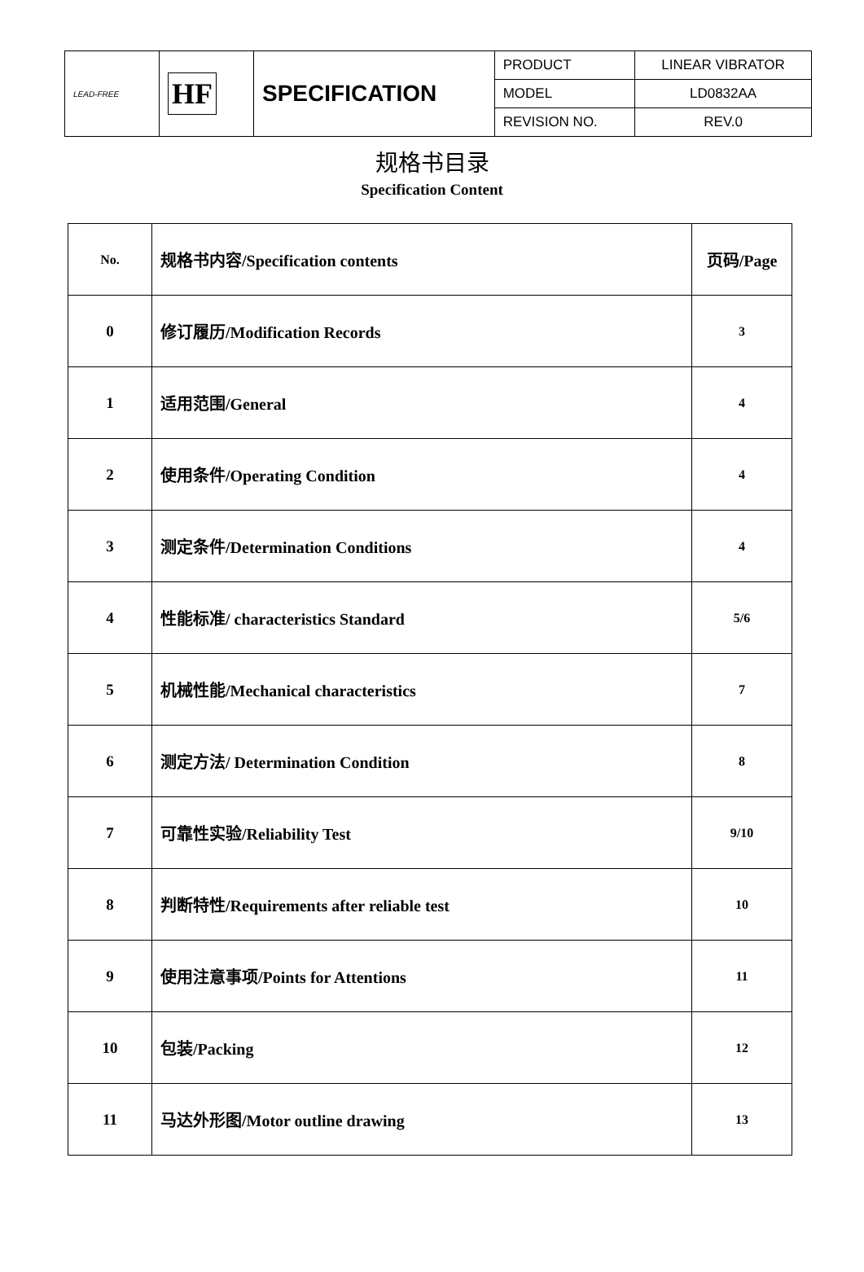| LEAD-FREE | HF | SPECIFICATION | PRODUCT | LINEAR VIBRATOR |
| | | | MODEL | LD0832AA |
| | | | REVISION NO. | REV.0 |
规格书目录
Specification Content
| No. | 规格书内容/Specification contents | 页码/Page |
| 0 | 修订履历/Modification Records | 3 |
| 1 | 适用范围/General | 4 |
| 2 | 使用条件/Operating Condition | 4 |
| 3 | 测定条件/Determination Conditions | 4 |
| 4 | 性能标准/ characteristics Standard | 5/6 |
| 5 | 机械性能/Mechanical characteristics | 7 |
| 6 | 测定方法/ Determination Condition | 8 |
| 7 | 可靠性实验/Reliability Test | 9/10 |
| 8 | 判断特性/Requirements after reliable test | 10 |
| 9 | 使用注意事项/Points for Attentions | 11 |
| 10 | 包装/Packing | 12 |
| 11 | 马达外形图/Motor outline drawing | 13 |